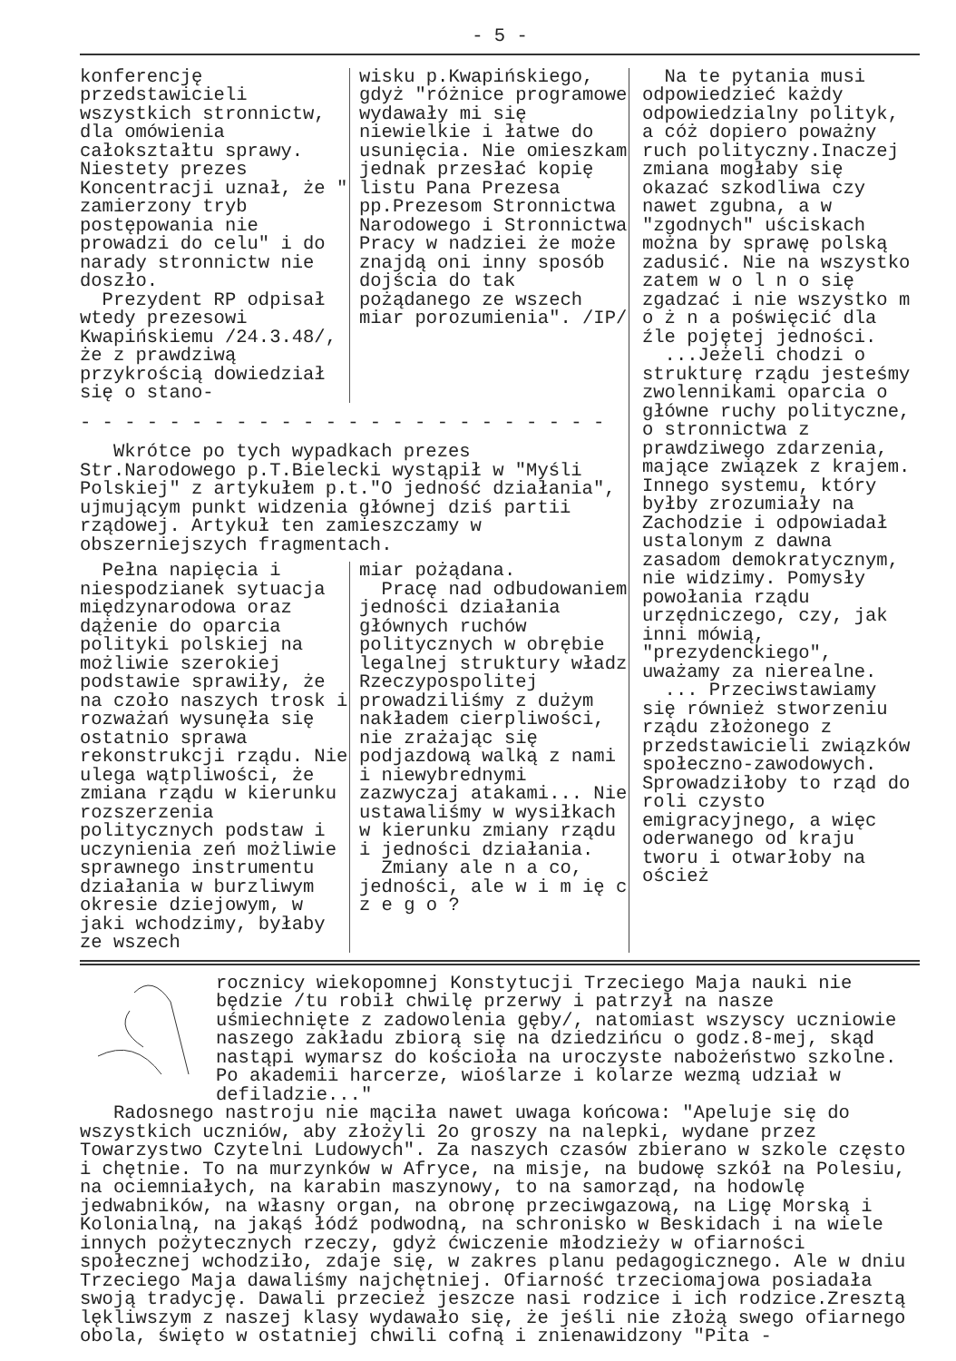- 5 -
konferencję przedstawicieli wszystkich stronnictw, dla omówienia całokształtu sprawy. Niestety prezes Koncentracji uznał, że " zamierzony tryb postępowania nie prowadzi do celu" i do narady stronnictw nie doszło.
Prezydent RP odpisał wtedy prezesowi Kwapińskiemu /24.3.48/, że z prawdziwą przykrością dowiedział się o stano-
wisku p.Kwapińskiego, gdyż "różnice programowe wydawały mi się niewielkie i łatwe do usunięcia. Nie omieszkam jednak przesłać kopię listu Pana Prezesa pp.Prezesom Stronnictwa Narodowego i Stronnictwa Pracy w nadziei że może znajdą oni inny sposób dojścia do tak pożądanego ze wszech miar porozumienia". /IP/
- - - - - - - - - - - - - - - - - - - - - - - -
Wkrótce po tych wypadkach prezes Str.Narodowego p.T.Bielecki wystąpił w "Myśli Polskiej" z artykułem p.t."O jedność działania", ujmującym punkt widzenia głównej dziś partii rządowej. Artykuł ten zamieszczamy w obszerniejszych fragmentach.
Pełna napięcia i niespodzianek sytuacja międzynarodowa oraz dążenie do oparcia polityki polskiej na możliwie szerokiej podstawie sprawiły, że na czoło naszych trosk i rozważań wysunęła się ostatnio sprawa rekonstrukcji rządu. Nie ulega wątpliwości, że zmiana rządu w kierunku rozszerzenia politycznych podstaw i uczynienia zeń możliwie sprawnego instrumentu działania w burzliwym okresie dziejowym, w jaki wchodzimy, byłaby ze wszech
miar pożądana.
Pracę nad odbudowaniem jedności działania głównych ruchów politycznych w obrębie legalnej struktury władz Rzeczypospolitej prowadziliśmy z dużym nakładem cierpliwości, nie zrażając się podjazdową walką z nami i niewybrednymi zazwyczaj atakami... Nie ustawaliśmy w wysiłkach w kierunku zmiany rządu i jedności działania.
Zmiany ale n a co, jedności, ale w i m ię c z e g o ?
Na te pytania musi odpowiedzieć każdy odpowiedzialny polityk, a cóż dopiero poważny ruch polityczny.Inaczej zmiana mogłaby się okazać szkodliwa czy nawet zgubna, a w "zgodnych" uściskach można by sprawę polską zadusić. Nie na wszystko zatem w o l n o się zgadzać i nie wszystko m o ż n a poświęcić dla źle pojętej jedności.
...Jeżeli chodzi o strukturę rządu jesteśmy zwolennikami oparcia o główne ruchy polityczne, o stronnictwa z prawdziwego zdarzenia, mające związek z krajem. Innego systemu, który byłby zrozumiały na Zachodzie i odpowiadał ustalonym z dawna zasadom demokratycznym, nie widzimy. Pomysły powołania rządu urzędniczego, czy, jak inni mówią, "prezydenckiego", uważamy za nierealne.
... Przeciwstawiamy się również stworzeniu rządu złożonego z przedstawicieli związków społeczno-zawodowych. Sprowadziłoby to rząd do roli czysto emigracyjnego, a więc oderwanego od kraju tworu i otwarłoby na oścież
rocznicy wiekopomnej Konstytucji Trzeciego Maja nauki nie będzie /tu robił chwilę przerwy i patrzył na nasze uśmiechnięte z zadowolenia gęby/, natomiast wszyscy uczniowie naszego zakładu zbiorą się na dziedzińcu o godz.8-mej, skąd nastąpi wymarsz do kościoła na uroczyste nabożeństwo szkolne. Po akademii harcerze, wioślarze i kolarze wezmą udział w defiladzie..."
Radosnego nastroju nie mąciła nawet uwaga końcowa: "Apeluje się do wszystkich uczniów, aby złożyli 2o groszy na nalepki, wydane przez Towarzystwo Czytelni Ludowych". Za naszych czasów zbierano w szkole często i chętnie. To na murzynków w Afryce, na misje, na budowę szkół na Polesiu, na ociemniałych, na karabin maszynowy, to na samorząd, na hodowlę jedwabników, na własny organ, na obronę przeciwgazową, na Ligę Morską i Kolonialną, na jakąś łódź podwodną, na schronisko w Beskidach i na wiele innych pożytecznych rzeczy, gdyż ćwiczenie młodzieży w ofiarności społecznej wchodziło, zdaje się, w zakres planu pedagogicznego. Ale w dniu Trzeciego Maja dawaliśmy najchętniej. Ofiarność trzeciomajowa posiadała swoją tradycję. Dawali przecież jeszcze nasi rodzice i ich rodzice.Zresztą lękliwszym z naszej klasy wydawało się, że jeśli nie złożą swego ofiarnego obola, święto w ostatniej chwili cofną i znienawidzony "Pita -